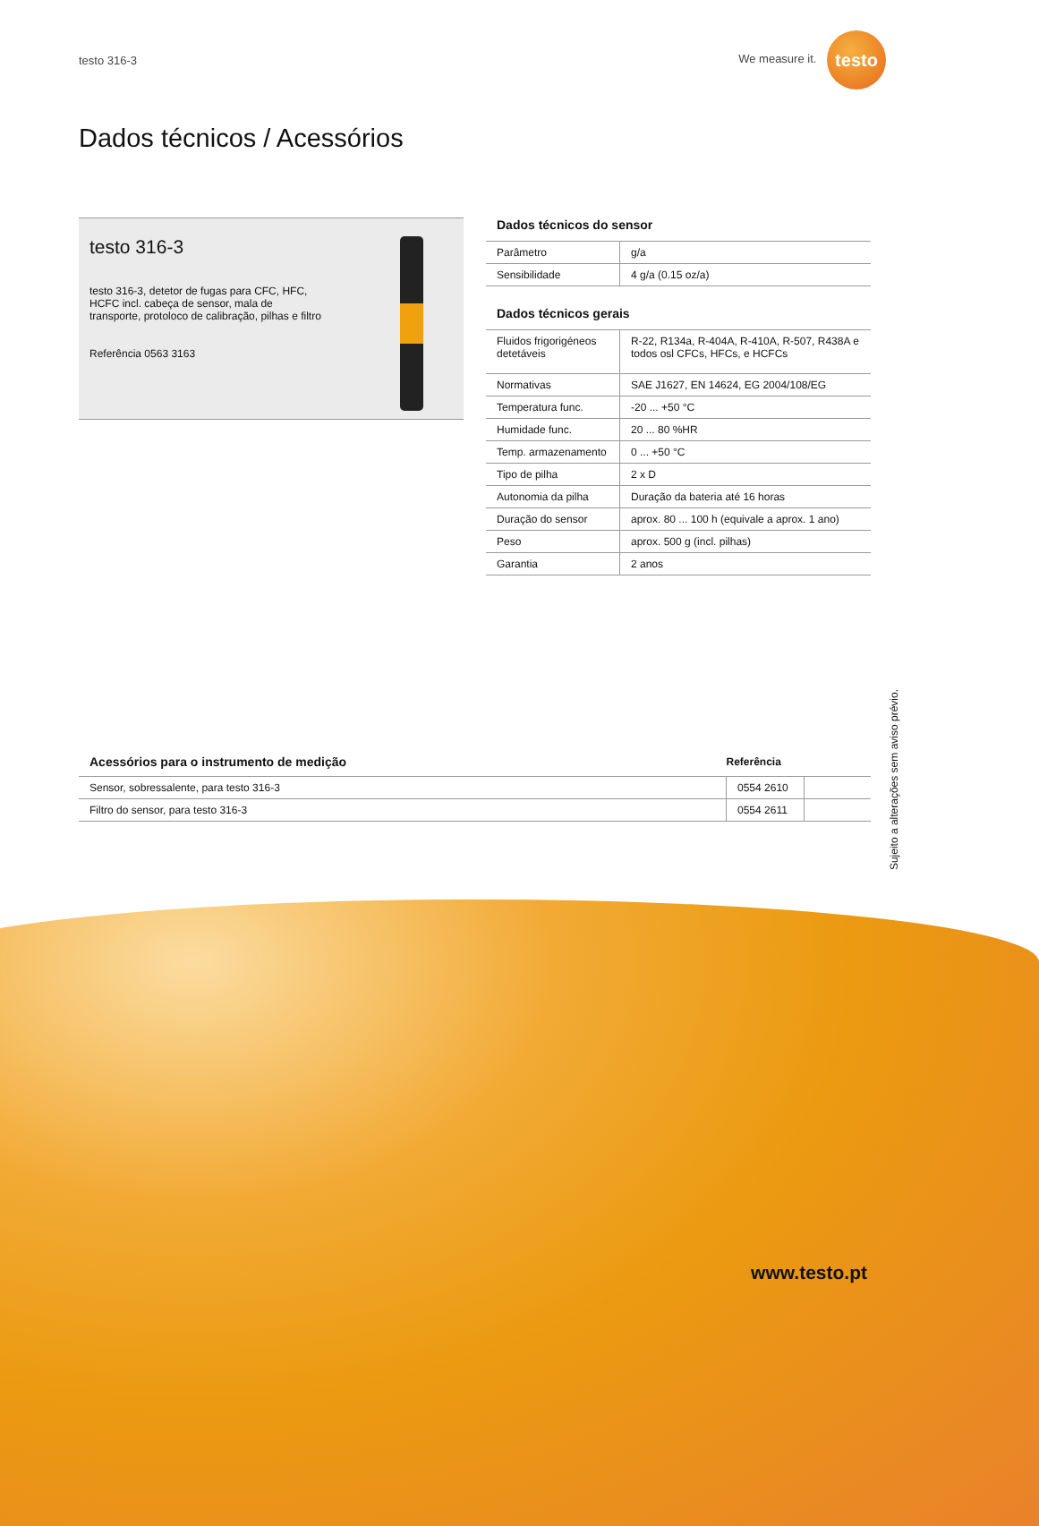testo 316-3 We measure it. testo
Dados técnicos / Acessórios
testo 316-3
testo 316-3, detetor de fugas para CFC, HFC,
HCFC incl. cabeça de sensor, mala de
transporte, protoloco de calibração, pilhas e filtro
Referência 0563 3163
Dados técnicos do sensor
| Parâmetro | g/a |
| Sensibilidade | 4 g/a (0.15 oz/a) |
Dados técnicos gerais
| Fluidos frigorigéneos detetáveis | R-22, R134a, R-404A, R-410A, R-507, R438A e todos osl CFCs, HFCs, e HCFCs |
| Normativas | SAE J1627, EN 14624, EG 2004/108/EG |
| Temperatura func. | -20 ... +50 °C |
| Humidade func. | 20 ... 80 %HR |
| Temp. armazenamento | 0 ... +50 °C |
| Tipo de pilha | 2 x D |
| Autonomia da pilha | Duração da bateria até 16 horas |
| Duração do sensor | aprox. 80 ... 100 h (equivale a aprox. 1 ano) |
| Peso | aprox. 500 g (incl. pilhas) |
| Garantia | 2 anos |
| Acessórios para o instrumento de medição | Referência | |
| --- | --- | --- |
| Sensor, sobressalente, para testo 316-3 | 0554 2610 | |
| Filtro do sensor, para testo 316-3 | 0554 2611 | |
Sujeito a alterações sem aviso prévio.
www.testo.pt